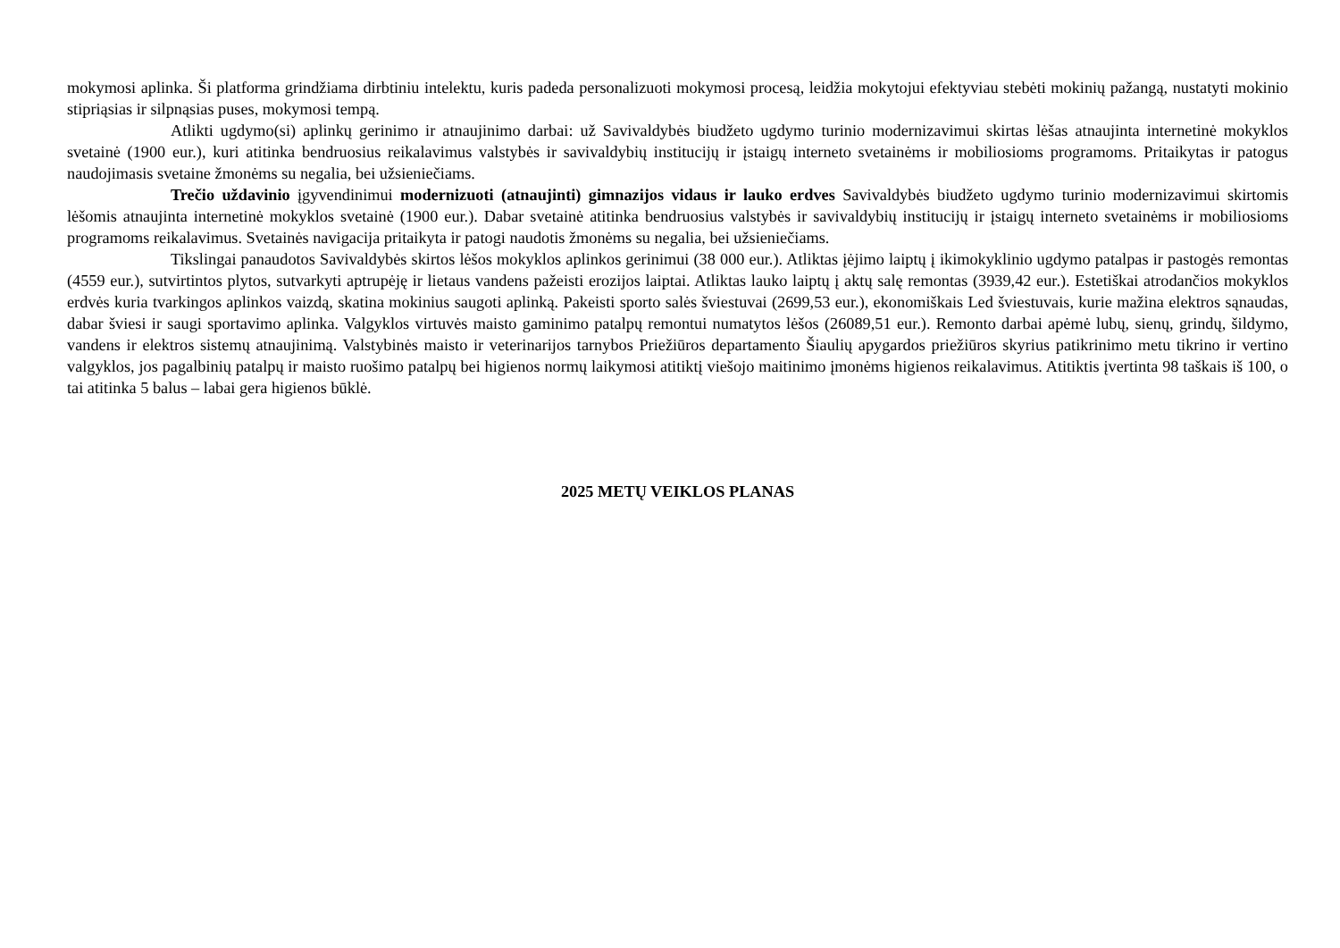mokymosi aplinka. Ši platforma grindžiama dirbtiniu intelektu, kuris padeda personalizuoti mokymosi procesą, leidžia mokytojui efektyviau stebėti mokinių pažangą, nustatyti mokinio stipriąsias ir silpnąsias puses, mokymosi tempą.
Atlikti ugdymo(si) aplinkų gerinimo ir atnaujinimo darbai: už Savivaldybės biudžeto ugdymo turinio modernizavimui skirtas lėšas atnaujinta internetinė mokyklos svetainė (1900 eur.), kuri atitinka bendruosius reikalavimus valstybės ir savivaldybių institucijų ir įstaigų interneto svetainėms ir mobiliosioms programoms. Pritaikytas ir patogus naudojimasis svetaine žmonėms su negalia, bei užsieniečiams.
Trečio uždavinio įgyvendinimui modernizuoti (atnaujinti) gimnazijos vidaus ir lauko erdves Savivaldybės biudžeto ugdymo turinio modernizavimui skirtomis lėšomis atnaujinta internetinė mokyklos svetainė (1900 eur.). Dabar svetainė atitinka bendruosius valstybės ir savivaldybių institucijų ir įstaigų interneto svetainėms ir mobiliosioms programoms reikalavimus. Svetainės navigacija pritaikyta ir patogi naudotis žmonėms su negalia, bei užsieniečiams.
Tikslingai panaudotos Savivaldybės skirtos lėšos mokyklos aplinkos gerinimui (38 000 eur.). Atliktas įėjimo laiptų į ikimokyklinio ugdymo patalpas ir pastogės remontas (4559 eur.), sutvirtintos plytos, sutvarkyti aptrupėję ir lietaus vandens pažeisti erozijos laiptai. Atliktas lauko laiptų į aktų salę remontas (3939,42 eur.). Estetiškai atrodančios mokyklos erdvės kuria tvarkingos aplinkos vaizdą, skatina mokinius saugoti aplinką. Pakeisti sporto salės šviestuvai (2699,53 eur.), ekonomiškais Led šviestuvais, kurie mažina elektros sąnaudas, dabar šviesi ir saugi sportavimo aplinka. Valgyklos virtuvės maisto gaminimo patalpų remontui numatytos lėšos (26089,51 eur.). Remonto darbai apėmė lubų, sienų, grindų, šildymo, vandens ir elektros sistemų atnaujinimą. Valstybinės maisto ir veterinarijos tarnybos Priežiūros departamento Šiaulių apygardos priežiūros skyrius patikrinimo metu tikrino ir vertino valgyklos, jos pagalbinių patalpų ir maisto ruošimo patalpų bei higienos normų laikymosi atitiktį viešojo maitinimo įmonėms higienos reikalavimus. Atitiktis įvertinta 98 taškais iš 100, o tai atitinka 5 balus – labai gera higienos būklė.
2025 METŲ VEIKLOS PLANAS